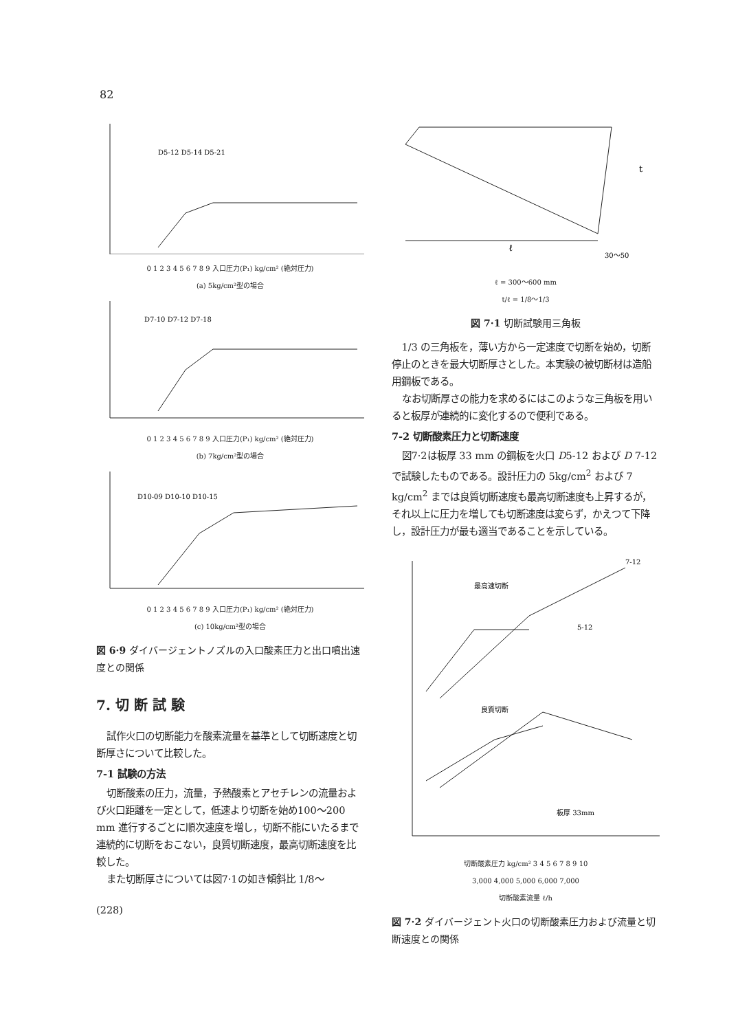82
D5-12 D5-14 D5-21
0 1 2 3 4 5 6 7 8 9 入口圧力(P₁) kg/cm² (絶対圧力)
(a) 5kg/cm²型の場合
D7-10 D7-12 D7-18
0 1 2 3 4 5 6 7 8 9 入口圧力(P₁) kg/cm² (絶対圧力)
(b) 7kg/cm²型の場合
D10-09 D10-10 D10-15
0 1 2 3 4 5 6 7 8 9 入口圧力(P₁) kg/cm² (絶対圧力)
(c) 10kg/cm²型の場合
図 6·9 ダイバージェントノズルの入口酸素圧力と出口噴出速度との関係
7. 切 断 試 験
試作火口の切断能力を酸素流量を基準として切断速度と切断厚さについて比較した。
7-1 試験の方法
切断酸素の圧力，流量，予熱酸素とアセチレンの流量および火口距離を一定として，低速より切断を始め100〜200 mm 進行するごとに順次速度を増し，切断不能にいたるまで連続的に切断をおこない，良質切断速度，最高切断速度を比較した。
また切断厚さについては図7·1の如き傾斜比 1/8〜
(228)
ℓ
t
30～50
ℓ = 300～600 mm
t/ℓ = 1/8～1/3
図 7·1 切断試験用三角板
1/3 の三角板を，薄い方から一定速度で切断を始め，切断停止のときを最大切断厚さとした。本実験の被切断材は造船用鋼板である。
なお切断厚さの能力を求めるにはこのような三角板を用いると板厚が連続的に変化するので便利である。
7-2 切断酸素圧力と切断速度
図7·2は板厚 33 mm の鋼板を火口 D5-12 および D 7-12 で試験したものである。設計圧力の 5kg/cm<sup>2</sup> および 7 kg/cm<sup>2</sup> までは良質切断速度も最高切断速度も上昇するが，それ以上に圧力を増しても切断速度は変らず，かえつて下降し，設計圧力が最も適当であることを示している。
最高速切断
良質切断
板厚 33mm
7-12
5-12
切断酸素圧力 kg/cm² 3 4 5 6 7 8 9 10
3,000 4,000 5,000 6,000 7,000
切断酸素流量 ℓ/h
図 7·2 ダイバージェント火口の切断酸素圧力および流量と切断速度との関係